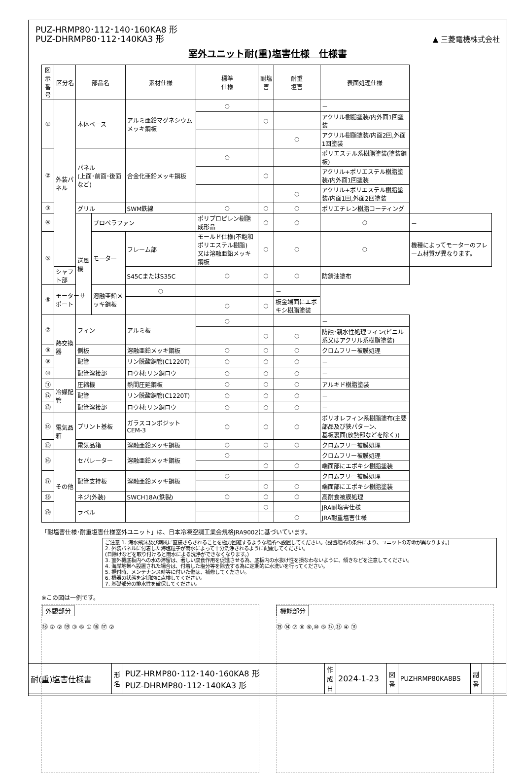PUZ-HRMP80･112･140･160KA8 形
PUZ-DHRMP80･112･140KA3 形
▲ 三菱電機株式会社
室外ユニット耐(重)塩害仕様　仕様書
| 図示 番号 | 区分名 | 部品名 | | 素材仕様 | 標準 仕様 | 耐塩害 | 耐重 塩害 | 表面処理仕様 | |
| --- | --- | --- | --- | --- | --- | --- | --- | --- | --- |
| ① | 外装パネル | 本体ベース | | アルミ亜鉛マグネシウムメッキ鋼板 | ○ | | | － | |
| | | | | | | ○ | | アクリル樹脂塗装/内外面1回塗装 | |
| | | | | | | | ○ | アクリル樹脂塗装/内面2回,外面1回塗装 | |
| ② | | パネル (上面･前面･後面など) | | 合金化亜鉛メッキ鋼板 | ○ | | | ポリエステル系樹脂塗装(塗装鋼板) | |
| | | | | | | ○ | | アクリル+ポリエステル樹脂塗装/内外面1回塗装 | |
| | | | | | | | ○ | アクリル+ポリエステル樹脂塗装/内面1回,外面2回塗装 | |
| ③ | | グリル | | SWM鉄線 | ○ | ○ | ○ | ポリエチレン樹脂コーティング | |
| ④ | | 送風機 | プロペラファン | | ポリプロピレン樹脂成形品 | ○ | ○ | ○ | － |
| ⑤ | | | モーター | フレーム部 | モールド仕様(不飽和ポリエステル樹脂) 又は溶融亜鉛メッキ鋼板 | ○ | ○ | ○ | 機種によってモーターのフレーム材質が異なります。 |
| | シャフト部 | | | S45CまたはS35C | ○ | ○ | ○ | 防錆油塗布 | |
| ⑥ | モーターサポート | | 溶融亜鉛メッキ鋼板 | ○ | | | － | | |
| | | | | | ○ | ○ | 板金端面にエポキシ樹脂塗装 | | |
| ⑦ | 熱交換器 | フィン | | アルミ板 | ○ | | | － | |
| | | | | | | ○ | ○ | 防蝕･親水性処理フィン(ビニル系又はアクリル系樹脂塗装) | |
| ⑧ | | 側板 | | 溶融亜鉛メッキ鋼板 | ○ | ○ | ○ | クロムフリー被膜処理 | |
| ⑨ | | 配管 | | リン脱酸銅管(C1220T) | ○ | ○ | ○ | － | |
| ⑩ | | 配管溶接部 | | ロウ材:リン銅ロウ | ○ | ○ | ○ | － | |
| ⑪ | 冷媒配管 | 圧縮機 | | 熱間圧延鋼板 | ○ | ○ | ○ | アルキド樹脂塗装 | |
| ⑫ | | 配管 | | リン脱酸銅管(C1220T) | ○ | ○ | ○ | － | |
| ⑬ | | 配管溶接部 | | ロウ材:リン銅ロウ | ○ | ○ | ○ | － | |
| ⑭ | 電気品箱 | プリント基板 | | ガラスコンポジット CEM-3 | ○ | ○ | ○ | ポリオレフィン系樹脂塗布(主要部品及び狭パターン、 基板裏面(放熱部などを除く)) | |
| ⑮ | | 電気品箱 | | 溶融亜鉛メッキ鋼板 | ○ | ○ | ○ | クロムフリー被膜処理 | |
| ⑯ | その他 | セパレーター | | 溶融亜鉛メッキ鋼板 | ○ | | | クロムフリー被膜処理 | |
| | | | | | | ○ | ○ | 端面部にエポキシ樹脂塗装 | |
| ⑰ | | 配管支持板 | | 溶融亜鉛メッキ鋼板 | ○ | | | クロムフリー被膜処理 | |
| | | | | | | ○ | ○ | 端面部にエポキシ樹脂塗装 | |
| ⑱ | | ネジ(外装) | | SWCH18A(鉄製) | ○ | ○ | ○ | 高耐食被膜処理 | |
| ⑲ | | ラベル | | | | ○ | | JRA耐塩害仕様 | |
| | | | | | | | ○ | JRA耐重塩害仕様 | |
「耐塩害仕様･耐重塩害仕様室外ユニット」は、日本冷凍空調工業会規格JRA9002に基づいています。
ご注意 1. 海水飛沫及び潮風に直接さらされることを極力回避するような場所へ設置してください。(設置場所の条件により、ユニットの寿命が異なります。)
2. 外装パネルに付着した海塩粒子が雨水によって十分洗浄されるように配慮してください。
(日除けなどを取り付けると雨水による洗浄ができなくなります。)
3. 室外機底板内への水の滞留は、著しい腐食作用を促進させる為、底板内の水抜け性を損なわないように、傾きなどを注意してください。
4. 海岸地帯へ設置された場合は、付着した塩分等を除去する為に定期的に水洗いを行ってください。
5. 据付時、メンテナンス時等に付いた傷は、補修してください。
6. 機器の状態を定期的に点検してください。
7. 基礎部分の排水性を確保してください。
※この図は一例です。
外観部分
⑱ ② ② ⑲ ③ ⑥ ① ⑯ ⑰ ②
機能部分
⑮ ⑭ ⑦ ⑧ ⑨,⑩ ⑤ ⑫,⑬ ④ ⑪
| 耐(重)塩害仕様書 | 形 名 | PUZ-HRMP80･112･140･160KA8 形 PUZ-DHRMP80･112･140KA3 形 | 作 成 日 | 2024-1-23 | 図 番 | PUZHRMP80KA8BS | 副 番 | |